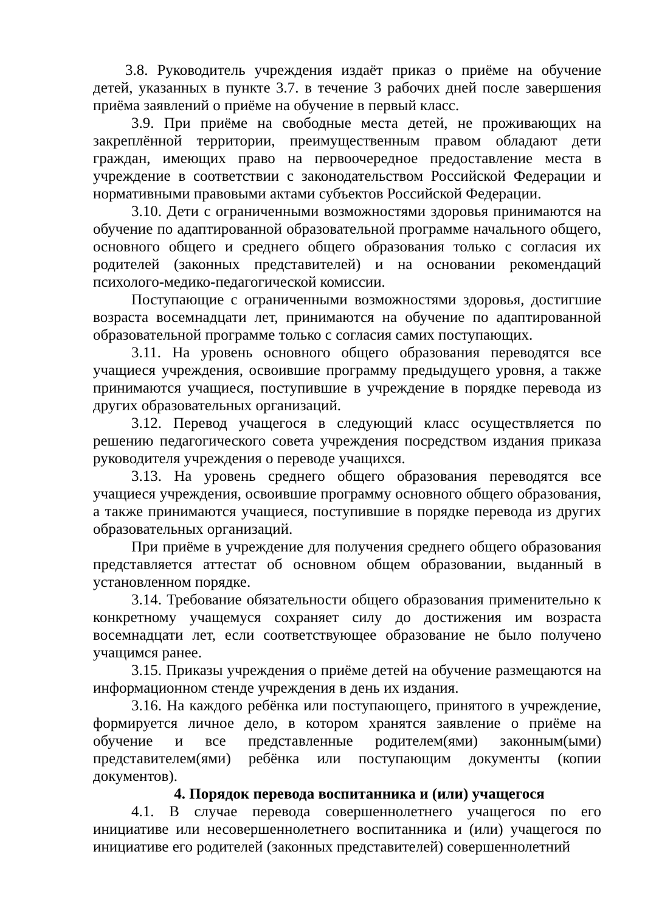3.8. Руководитель учреждения издаёт приказ о приёме на обучение детей, указанных в пункте 3.7. в течение 3 рабочих дней после завершения приёма заявлений о приёме на обучение в первый класс.
3.9. При приёме на свободные места детей, не проживающих на закреплённой территории, преимущественным правом обладают дети граждан, имеющих право на первоочередное предоставление места в учреждение в соответствии с законодательством Российской Федерации и нормативными правовыми актами субъектов Российской Федерации.
3.10. Дети с ограниченными возможностями здоровья принимаются на обучение по адаптированной образовательной программе начального общего, основного общего и среднего общего образования только с согласия их родителей (законных представителей) и на основании рекомендаций психолого-медико-педагогической комиссии.
Поступающие с ограниченными возможностями здоровья, достигшие возраста восемнадцати лет, принимаются на обучение по адаптированной образовательной программе только с согласия самих поступающих.
3.11. На уровень основного общего образования переводятся все учащиеся учреждения, освоившие программу предыдущего уровня, а также принимаются учащиеся, поступившие в учреждение в порядке перевода из других образовательных организаций.
3.12. Перевод учащегося в следующий класс осуществляется по решению педагогического совета учреждения посредством издания приказа руководителя учреждения о переводе учащихся.
3.13. На уровень среднего общего образования переводятся все учащиеся учреждения, освоившие программу основного общего образования, а также принимаются учащиеся, поступившие в порядке перевода из других образовательных организаций.
При приёме в учреждение для получения среднего общего образования представляется аттестат об основном общем образовании, выданный в установленном порядке.
3.14. Требование обязательности общего образования применительно к конкретному учащемуся сохраняет силу до достижения им возраста восемнадцати лет, если соответствующее образование не было получено учащимся ранее.
3.15. Приказы учреждения о приёме детей на обучение размещаются на информационном стенде учреждения в день их издания.
3.16. На каждого ребёнка или поступающего, принятого в учреждение, формируется личное дело, в котором хранятся заявление о приёме на обучение и все представленные родителем(ями) законным(ыми) представителем(ями) ребёнка или поступающим документы (копии документов).
4. Порядок перевода воспитанника и (или) учащегося
4.1. В случае перевода совершеннолетнего учащегося по его инициативе или несовершеннолетнего воспитанника и (или) учащегося по инициативе его родителей (законных представителей) совершеннолетний